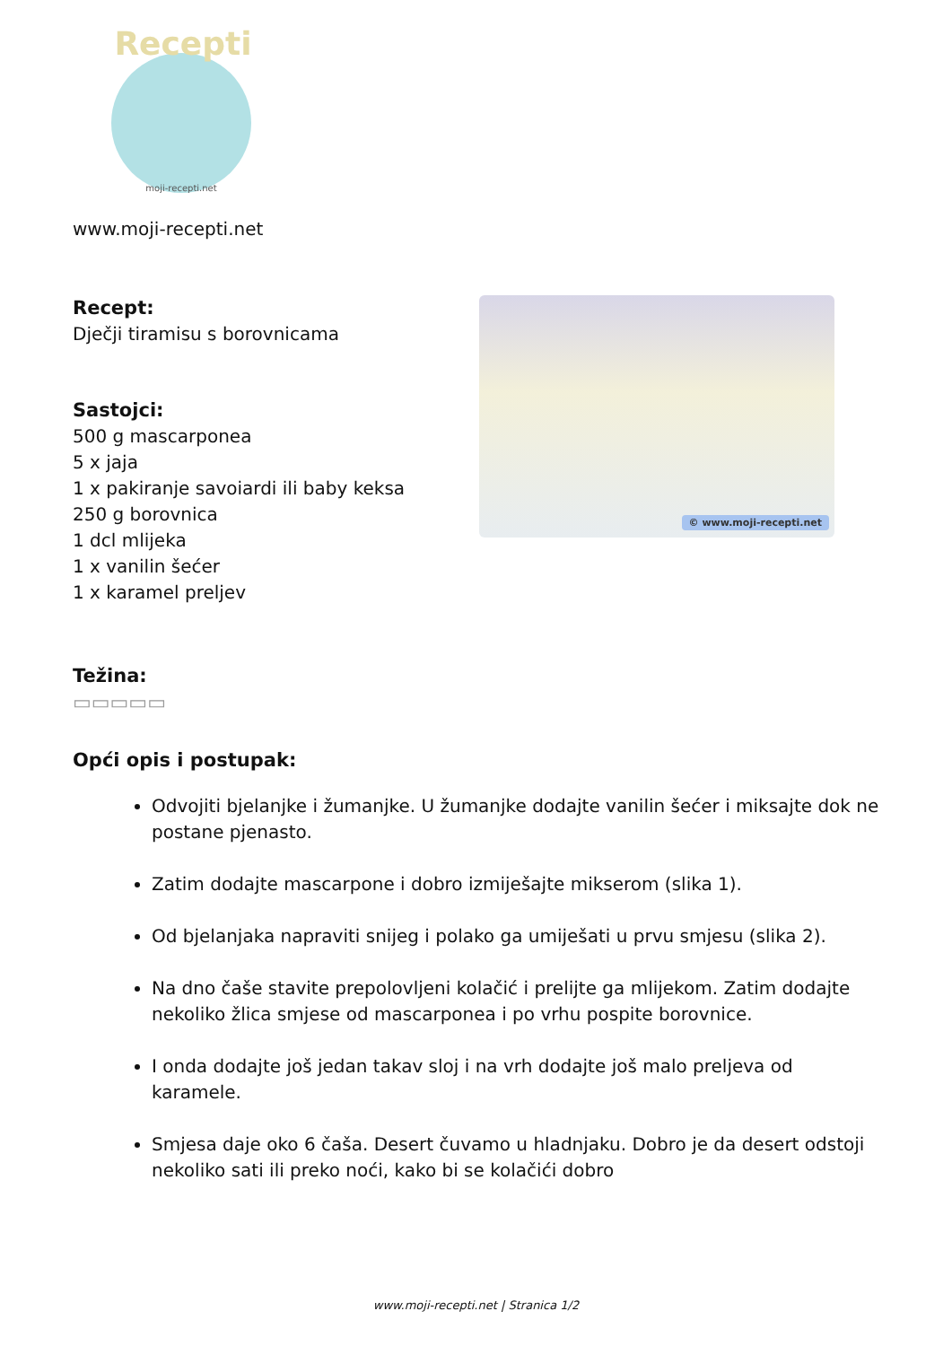Recepti
moji-recepti.net
www.moji-recepti.net
Recept:
Dječji tiramisu s borovnicama
Sastojci:
500 g mascarponea
5 x jaja
1 x pakiranje savoiardi ili baby keksa
250 g borovnica
1 dcl mlijeka
1 x vanilin šećer
1 x karamel preljev
Težina:
▭▭▭▭▭
Opći opis i postupak:
© www.moji-recepti.net
Odvojiti bjelanjke i žumanjke. U žumanjke dodajte vanilin šećer i miksajte dok ne postane pjenasto.
Zatim dodajte mascarpone i dobro izmiješajte mikserom (slika 1).
Od bjelanjaka napraviti snijeg i polako ga umiješati u prvu smjesu (slika 2).
Na dno čaše stavite prepolovljeni kolačić i prelijte ga mlijekom. Zatim dodajte nekoliko žlica smjese od mascarponea i po vrhu pospite borovnice.
I onda dodajte još jedan takav sloj i na vrh dodajte još malo preljeva od karamele.
Smjesa daje oko 6 čaša. Desert čuvamo u hladnjaku. Dobro je da desert odstoji nekoliko sati ili preko noći, kako bi se kolačići dobro
www.moji-recepti.net | Stranica 1/2